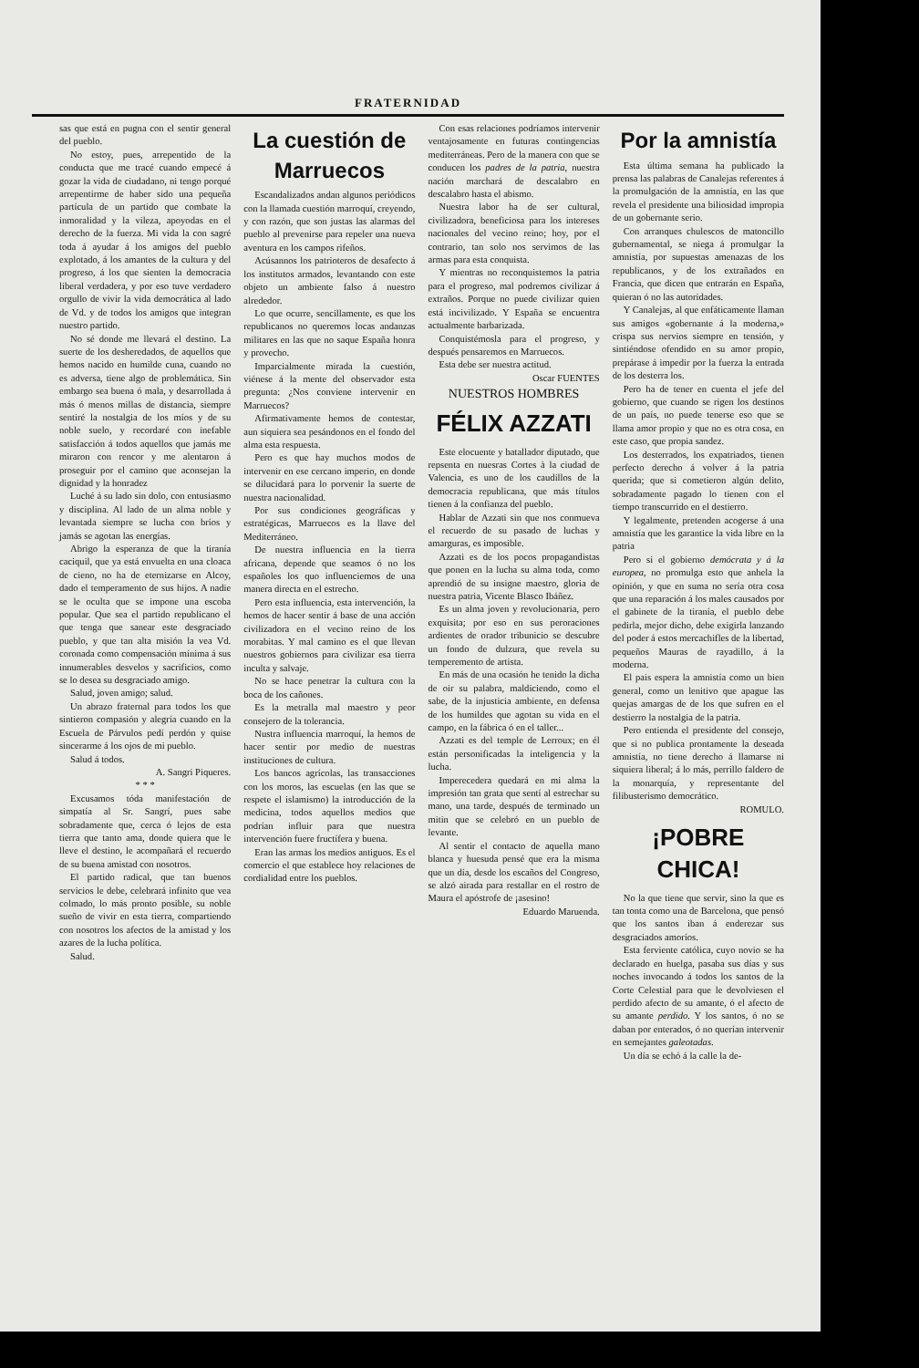FRATERNIDAD
sas que está en pugna con el sentir general del pueblo.
No estoy, pues, arrepentido de la conducta que me tracé cuando empecé á gozar la vida de ciudadano, ni tengo porqué arrepentirme de haber sido una pequeña partícula de un partido que combate la inmoralidad y la vileza, apoyodas en el derecho de la fuerza. Mi vida la con sagré toda á ayudar á los amigos del pueblo explotado, á los amantes de la cultura y del progreso, á los que sienten la democracia liberal verdadera, y por eso tuve verdadero orgullo de vivir la vida democrática al lado de Vd. y de todos los amigos que integran nuestro partido.
No sé donde me llevará el destino. La suerte de los desheredados, de aquellos que hemos nacido en humilde cuna, cuando no es adversa, tiene algo de problemática. Sin embargo sea buena ó mala, y desarrollada á más ó menos millas de distancia, siempre sentiré la nostalgia de los míos y de su noble suelo, y recordaré con inefable satisfacción á todos aquellos que jamás me miraron con rencor y me alentaron á proseguir por el camino que aconsejan la dignidad y la honradez
Luché á su lado sin dolo, con entusiasmo y disciplina. Al lado de un alma noble y levantada siempre se lucha con bríos y jamás se agotan las energías.
Abrigo la esperanza de que la tiranía caciquil, que ya está envuelta en una cloaca de cieno, no ha de eternizarse en Alcoy, dado el temperamento de sus hijos. A nadie se le oculta que se impone una escoba popular. Que sea el partido republicano el que tenga que sanear este desgraciado pueblo, y que tan alta misión la vea Vd. coronada como compensación mínima á sus innumerables desvelos y sacrificios, como se lo desea su desgraciado amigo.
Salud, joven amigo; salud.
Un abrazo fraternal para todos los que sintieron compasión y alegría cuando en la Escuela de Párvulos pedí perdón y quise sincerarme á los ojos de mi pueblo.
Salud á todos.
A. Sangri Piqueres.
* * *
Excusamos tóda manifestación de simpatía al Sr. Sangrí, pues sabe sobradamente que, cerca ó lejos de esta tierra que tanto ama, donde quiera que le lleve el destino, le acompañará el recuerdo de su buena amistad con nosotros.
El partido radical, que tan buenos servicios le debe, celebrará infinito que vea colmado, lo más pronto posible, su noble sueño de vivir en esta tierra, compartiendo con nosotros los afectos de la amistad y los azares de la lucha política.
Salud.
La cuestión de Marruecos
Escandalizados andan algunos periódicos con la llamada cuestión marroquí, creyendo, y con razón, que son justas las alarmas del pueblo al prevenirse para repeler una nueva aventura en los campos rifeños.
Acúsannos los patrioteros de desafecto á los institutos armados, levantando con este objeto un ambiente falso á nuestro alrededor.
Lo que ocurre, sencillamente, es que los republicanos no queremos locas andanzas militares en las que no saque España honra y provecho.
Imparcialmente mirada la cuestión, viénese á la mente del observador esta pregunta: ¿Nos conviene intervenir en Marruecos?
Afirmativamente hemos de contestar, aun siquiera sea pesándonos en el fondo del alma esta respuesta.
Pero es que hay muchos modos de intervenir en ese cercano imperio, en donde se dilucidará para lo porvenir la suerte de nuestra nacionalidad.
Por sus condiciones geográficas y estratégicas, Marruecos es la llave del Mediterráneo.
De nuestra influencia en la tierra africana, depende que seamos ó no los españoles los quo influenciemos de una manera directa en el estrecho.
Pero esta influencia, esta intervención, la hemos de hacer sentir á base de una acción civilizadora en el vecino reino de los morabitas. Y mal camino es el que llevan nuestros gobiernos para civilizar esa tierra inculta y salvaje.
No se hace penetrar la cultura con la boca de los cañones.
Es la metralla mal maestro y peor consejero de la tolerancia.
Nustra influencia marroquí, la hemos de hacer sentir por medio de nuestras instituciones de cultura.
Los bancos agrícolas, las transacciones con los moros, las escuelas (en las que se respete el islamismo) la introducción de la medicina, todos aquellos medios que podrían influir para que nuestra intervención fuere fructífera y buena.
Eran las armas los medios antiguos. Es el comercio el que establece hoy relaciones de cordialidad entre los pueblos.
Con esas relaciones podríamos intervenir ventajosamente en futuras contingencias mediterráneas. Pero de la manera con que se conducen los padres de la patria, nuestra nación marchará de descalabro en descalabro hasta el abismo.
Nuestra labor ha de ser cultural, civilizadora, beneficiosa para los intereses nacionales del vecino reino; hoy, por el contrario, tan solo nos servimos de las armas para esta conquista.
Y mientras no reconquistemos la patria para el progreso, mal podremos civilizar á extraños. Porque no puede civilizar quien está incivilizado. Y España se encuentra actualmente barbarizada.
Conquistémosla para el progreso, y después pensaremos en Marruecos.
Esta debe ser nuestra actitud.
Oscar FUENTES
NUESTROS HOMBRES
FÉLIX AZZATI
Este elocuente y batallador diputado, que repsenta en nuesras Cortes à la ciudad de Valencia, es uno de los caudillos de la democracia republicana, que más títulos tienen á la confianza del pueblo.
Hablar de Azzati sin que nos conmueva el recuerdo de su pasado de luchas y amarguras, es imposible.
Azzati es de los pocos propagandistas que ponen en la lucha su alma toda, como aprendió de su insigne maestro, gloria de nuestra patria, Vicente Blasco Ibáñez.
Es un alma joven y revolucionaria, pero exquisita; por eso en sus peroraciones ardientes de orador tribunicio se descubre un fondo de dulzura, que revela su temperemento de artista.
En más de una ocasión he tenido la dicha de oir su palabra, maldiciendo, como el sabe, de la injusticia ambiente, en defensa de los humildes que agotan su vida en el campo, en la fábrica ó en el taller...
Azzati es del temple de Lerroux; en él están personificadas la inteligencia y la lucha.
Imperecedera quedará en mi alma la impresión tan grata que sentí al estrechar su mano, una tarde, después de terminado un mitin que se celebró en un pueblo de levante.
Al sentir el contacto de aquella mano blanca y huesuda pensé que era la misma que un día, desde los escaños del Congreso, se alzó airada para restallar en el rostro de Maura el apóstrofe de ¡asesino!
Eduardo Maruenda.
Por la amnistía
Esta última semana ha publicado la prensa las palabras de Canalejas referentes á la promulgación de la amnistía, en las que revela el presidente una biliosidad impropia de un gobernante serio.
Con arranques chulescos de matoncillo gubernamental, se niega á promulgar la amnistía, por supuestas amenazas de los republicanos, y de los extrañados en Francia, que dicen que entrarán en España, quieran ó no las autoridades.
Y Canalejas, al que enfáticamente llaman sus amigos «gobernante á la moderna,» crispa sus nervios siempre en tensión, y sintiéndose ofendido en su amor propio, prepárase á impedir por la fuerza la entrada de los desterra los.
Pero ha de tener en cuenta el jefe del gobierno, que cuando se rigen los destinos de un país, no puede tenerse eso que se llama amor propio y que no es otra cosa, en este caso, que propia sandez.
Los desterrados, los expatriados, tienen perfecto derecho á volver á la patria querida; que si cometieron algún delito, sobradamente pagado lo tienen con el tiempo transcurrido en el destierro.
Y legalmente, pretenden acogerse á una amnistía que les garantice la vida libre en la patria
Pero si el gobierno demócrata y á la europea, no promulga esto que anhela la opinión, y que en suma no sería otra cosa que una reparación á los males causados por el gabinete de la tiranía, el pueblo debe pedirla, mejor dicho, debe exigirla lanzando del poder á estos mercachifles de la libertad, pequeños Mauras de rayadillo, á la moderna.
El pais espera la amnistía como un bien general, como un lenitivo que apague las quejas amargas de de los que sufren en el destierro la nostalgia de la patria.
Pero entienda el presidente del consejo, que si no publica prontamente la deseada amnistía, no tiene derecho á llamarse ni siquiera liberal; á lo más, perrillo faldero de la monarquía, y representante del filibusterismo democrático.
ROMULO.
¡POBRE CHICA!
No la que tiene que servir, sino la que es tan tonta como una de Barcelona, que pensó que los santos iban á enderezar sus desgraciados amoríos.
Esta ferviente católica, cuyo novio se ha declarado en huelga, pasaba sus días y sus noches invocando á todos los santos de la Corte Celestial para que le devolviesen el perdido afecto de su amante, ó el afecto de su amante perdido. Y los santos, ó no se daban por enterados, ó no querían intervenir en semejantes galeotadas.
Un día se echó á la calle la de-